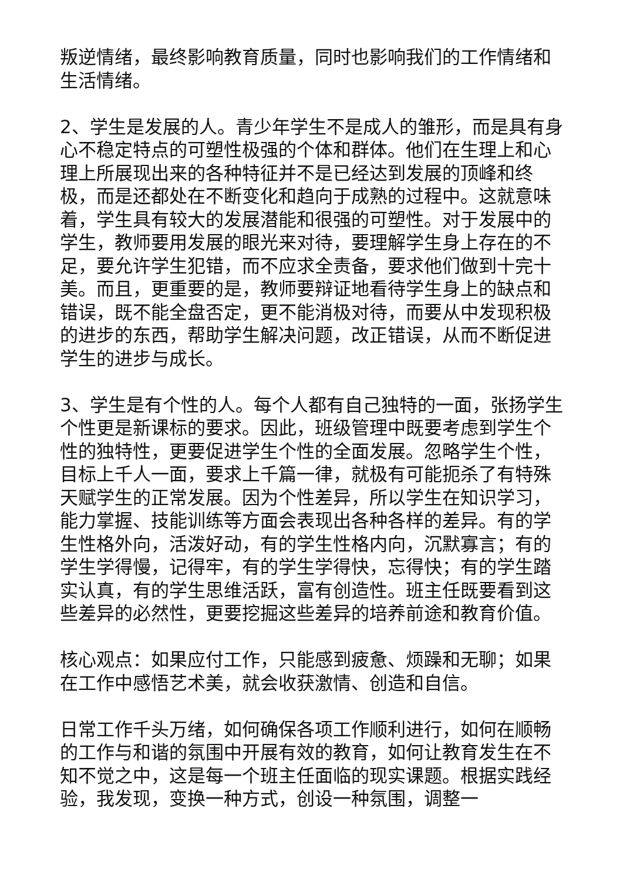叛逆情绪，最终影响教育质量，同时也影响我们的工作情绪和生活情绪。
2、学生是发展的人。青少年学生不是成人的雏形，而是具有身心不稳定特点的可塑性极强的个体和群体。他们在生理上和心理上所展现出来的各种特征并不是已经达到发展的顶峰和终极，而是还都处在不断变化和趋向于成熟的过程中。这就意味着，学生具有较大的发展潜能和很强的可塑性。对于发展中的学生，教师要用发展的眼光来对待，要理解学生身上存在的不足，要允许学生犯错，而不应求全责备，要求他们做到十完十美。而且，更重要的是，教师要辩证地看待学生身上的缺点和错误，既不能全盘否定，更不能消极对待，而要从中发现积极的进步的东西，帮助学生解决问题，改正错误，从而不断促进学生的进步与成长。
3、学生是有个性的人。每个人都有自己独特的一面，张扬学生个性更是新课标的要求。因此，班级管理中既要考虑到学生个性的独特性，更要促进学生个性的全面发展。忽略学生个性，目标上千人一面，要求上千篇一律，就极有可能扼杀了有特殊天赋学生的正常发展。因为个性差异，所以学生在知识学习，能力掌握、技能训练等方面会表现出各种各样的差异。有的学生性格外向，活泼好动，有的学生性格内向，沉默寡言；有的学生学得慢，记得牢，有的学生学得快，忘得快；有的学生踏实认真，有的学生思维活跃，富有创造性。班主任既要看到这些差异的必然性，更要挖掘这些差异的培养前途和教育价值。
核心观点：如果应付工作，只能感到疲惫、烦躁和无聊；如果在工作中感悟艺术美，就会收获激情、创造和自信。
日常工作千头万绪，如何确保各项工作顺利进行，如何在顺畅的工作与和谐的氛围中开展有效的教育，如何让教育发生在不知不觉之中，这是每一个班主任面临的现实课题。根据实践经验，我发现，变换一种方式，创设一种氛围，调整一